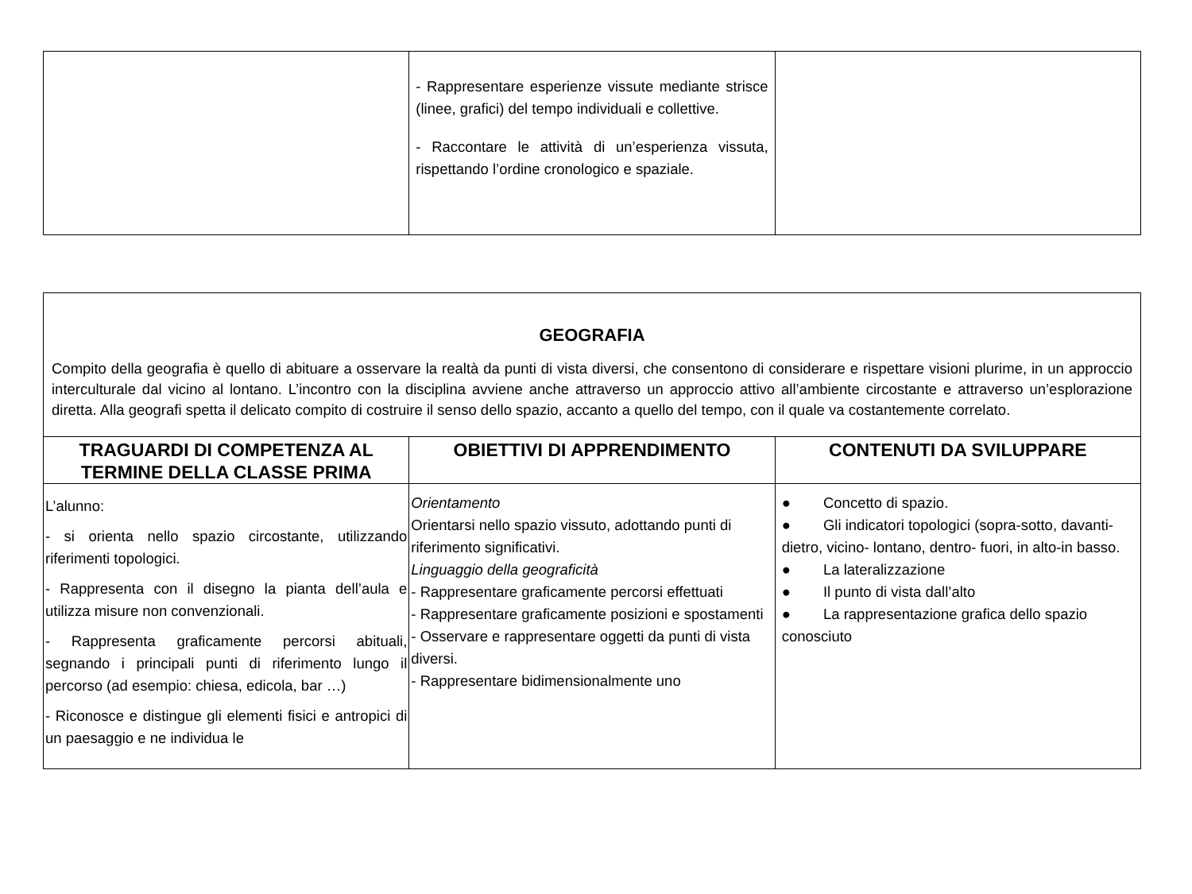| | - Rappresentare esperienze vissute mediante strisce (linee, grafici) del tempo individuali e collettive. - Raccontare le attività di un’esperienza vissuta, rispettando l’ordine cronologico e spaziale. | |
| GEOGRAFIA Compito della geografia è quello di abituare a osservare la realtà da punti di vista diversi, che consentono di considerare e rispettare visioni plurime, in un approccio interculturale dal vicino al lontano. L’incontro con la disciplina avviene anche attraverso un approccio attivo all’ambiente circostante e attraverso un’esplorazione diretta. Alla geografi spetta il delicato compito di costruire il senso dello spazio, accanto a quello del tempo, con il quale va costantemente correlato. | | |
| TRAGUARDI DI COMPETENZA AL TERMINE DELLA CLASSE PRIMA | OBIETTIVI DI APPRENDIMENTO | CONTENUTI DA SVILUPPARE |
| L’alunno: - si orienta nello spazio circostante, utilizzando riferimenti topologici. - Rappresenta con il disegno la pianta dell’aula e utilizza misure non convenzionali. - Rappresenta graficamente percorsi abituali, segnando i principali punti di riferimento lungo il percorso (ad esempio: chiesa, edicola, bar …) - Riconosce e distingue gli elementi fisici e antropici di un paesaggio e ne individua le | Orientamento Orientarsi nello spazio vissuto, adottando punti di riferimento significativi. Linguaggio della geograficità - Rappresentare graficamente percorsi effettuati - Rappresentare graficamente posizioni e spostamenti - Osservare e rappresentare oggetti da punti di vista diversi. - Rappresentare bidimensionalmente uno | ● Concetto di spazio. ● Gli indicatori topologici (sopra-sotto, davanti-dietro, vicino- lontano, dentro- fuori, in alto-in basso. ● La lateralizzazione ● Il punto di vista dall’alto ● La rappresentazione grafica dello spazio conosciuto |